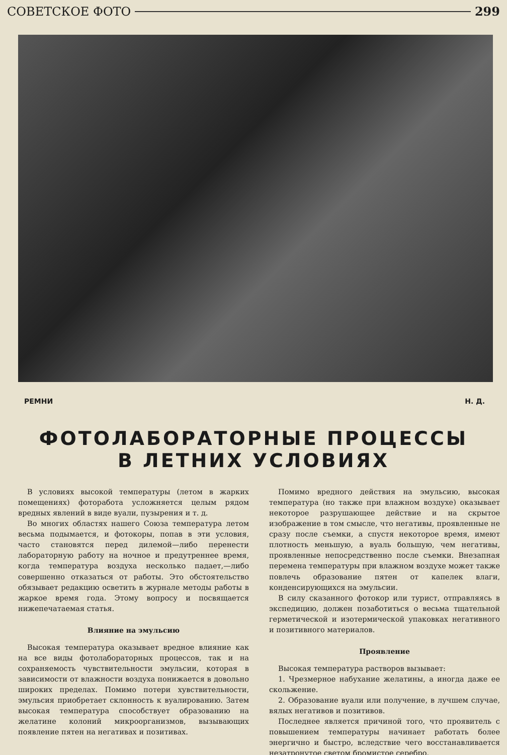СОВЕТСКОЕ ФОТО 299
РЕМНИ Н. Д.
ФОТОЛАБОРАТОРНЫЕ ПРОЦЕССЫ
В ЛЕТНИХ УСЛОВИЯХ
В условиях высокой температуры (летом в жарких помещениях) фоторабота усложняется целым рядом вредных явлений в виде вуали, пузырения и т. д.
Во многих областях нашего Союза температура летом весьма подымается, и фотокоры, попав в эти условия, часто становятся перед дилемой—либо перенести лабораторную работу на ночное и предутреннее время, когда температура воздуха несколько падает,—либо совершенно отказаться от работы. Это обстоятельство обязывает редакцию осветить в журнале методы работы в жаркое время года. Этому вопросу и посвящается нижепечатаемая статья.
Влияние на эмульсию
Высокая температура оказывает вредное влияние как на все виды фотолабораторных процессов, так и на сохраняемость чувствительности эмульсии, которая в зависимости от влажности воздуха понижается в довольно широких пределах. Помимо потери хувствительности, эмульсия приобретает склонность к вуалированию. Затем высокая температура способствует образованию на желатине колоний микроорганизмов, вызывающих появление пятен на негативах и позитивах.
Помимо вредного действия на эмульсию, высокая температура (но также при влажном воздухе) оказывает некоторое разрушающее действие и на скрытое изображение в том смысле, что негативы, проявленные не сразу после съемки, а спустя некоторое время, имеют плотность меньшую, а вуаль большую, чем негативы, проявленные непосредственно после съемки. Внезапная перемена температуры при влажном воздухе может также повлечь образование пятен от капелек влаги, конденсирующихся на эмульсии.
В силу сказанного фотокор или турист, отправляясь в экспедицию, должен позаботиться о весьма тщательной герметической и изотермической упаковках негативного и позитивного материалов.
Проявление
Высокая температура растворов вызывает:
1. Чрезмерное набухание желатины, а иногда даже ее скольжение.
2. Образование вуали или получение, в лучшем случае, вялых негативов и позитивов.
Последнее является причиной того, что проявитель с повышением температуры начинает работать более энергично и быстро, вследствие чего восстанавливается незатронутое светом бромистое серебро.